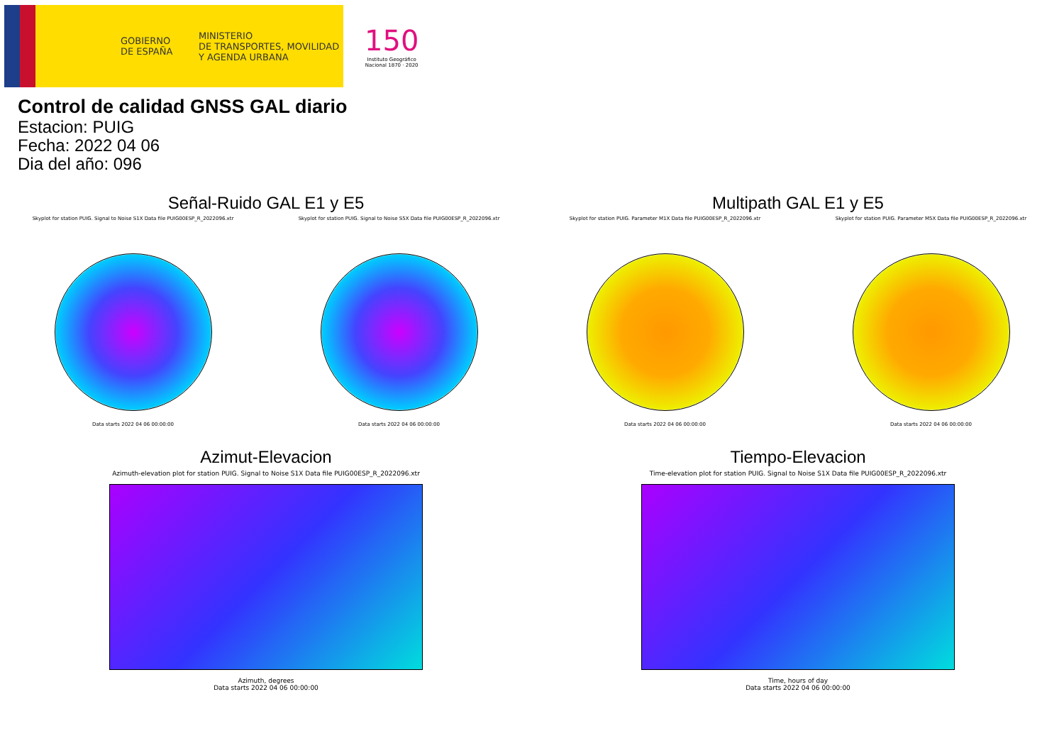GOBIERNO
DE ESPAÑA
MINISTERIO
DE TRANSPORTES, MOVILIDAD
Y AGENDA URBANA
150
Instituto Geográfico
Nacional 1870 · 2020
Control de calidad GNSS GAL diario
Estacion: PUIG
Fecha: 2022 04 06
Dia del año: 096
Señal-Ruido GAL E1 y E5
Skyplot for station PUIG. Signal to Noise S1X Data file PUIG00ESP_R_2022096.xtr
Data starts 2022 04 06 00:00:00
Skyplot for station PUIG. Signal to Noise S5X Data file PUIG00ESP_R_2022096.xtr
Data starts 2022 04 06 00:00:00
Multipath GAL E1 y E5
Skyplot for station PUIG. Parameter M1X Data file PUIG00ESP_R_2022096.xtr
Data starts 2022 04 06 00:00:00
Skyplot for station PUIG. Parameter M5X Data file PUIG00ESP_R_2022096.xtr
Data starts 2022 04 06 00:00:00
Azimut-Elevacion
Azimuth-elevation plot for station PUIG. Signal to Noise S1X Data file PUIG00ESP_R_2022096.xtr
Azimuth, degrees
Data starts 2022 04 06 00:00:00
Tiempo-Elevacion
Time-elevation plot for station PUIG. Signal to Noise S1X Data file PUIG00ESP_R_2022096.xtr
Time, hours of day
Data starts 2022 04 06 00:00:00